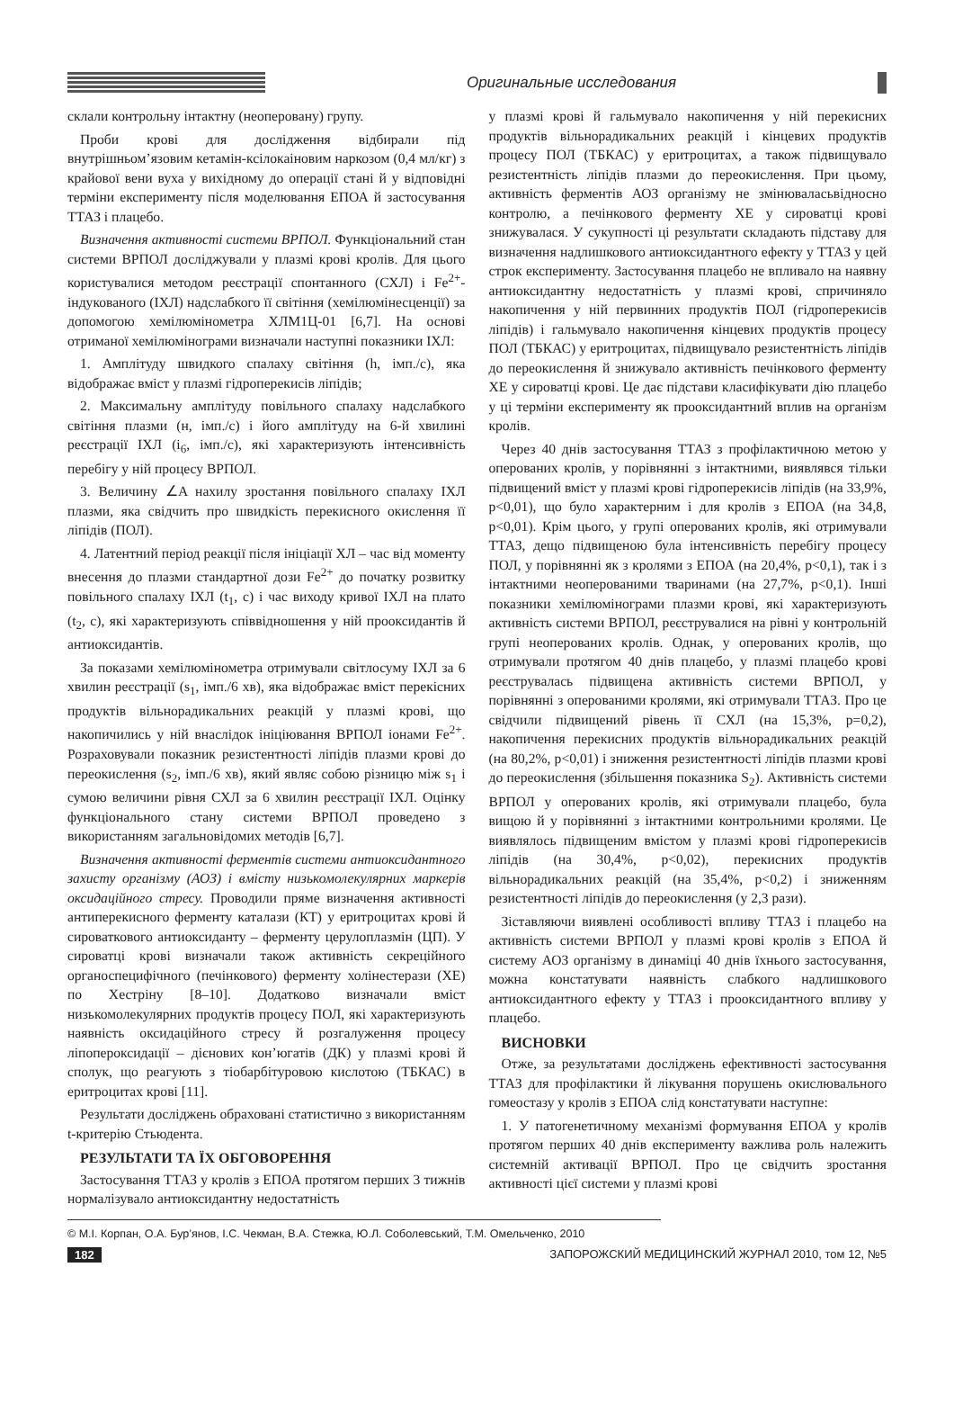Оригинальные исследования
склали контрольну інтактну (неоперовану) групу.
Проби крові для дослідження відбирали під внутрішньом’язовим кетамін-ксілокаіновим наркозом (0,4 мл/кг) з крайової вени вуха у вихідному до операції стані й у відповідні терміни експерименту після моделювання ЕПОА й застосування ТТАЗ і плацебо.
Визначення активності системи ВРПОЛ. Функціональний стан системи ВРПОЛ досліджували у плазмі крові кролів. Для цього користувалися методом реєстрації спонтанного (СХЛ) і Fe<sup>2+</sup>-індукованого (ІХЛ) надслабкого її світіння (хемілюмінесценції) за допомогою хемілюмінометра ХЛМ1Ц-01 [6,7]. На основі отриманої хемілюмінограми визначали наступні показники ІХЛ:
1. Амплітуду швидкого спалаху світіння (h, імп./с), яка відображає вміст у плазмі гідроперекисів ліпідів;
2. Максимальну амплітуду повільного спалаху надслабкого світіння плазми (н, імп./с) і його амплітуду на 6-й хвилині реєстрації ІХЛ (i<sub>6</sub>, імп./с), які характеризують інтенсивність перебігу у ній процесу ВРПОЛ.
3. Величину ∠A нахилу зростання повільного спалаху ІХЛ плазми, яка свідчить про швидкість перекисного окислення її ліпідів (ПОЛ).
4. Латентний період реакції після ініціації ХЛ – час від моменту внесення до плазми стандартної дози Fe<sup>2+</sup> до початку розвитку повільного спалаху ІХЛ (t<sub>1</sub>, с) і час виходу кривої ІХЛ на плато (t<sub>2</sub>, с), які характеризують співвідношення у ній прооксидантів й антиоксидантів.
За показами хемілюмінометра отримували світлосуму ІХЛ за 6 хвилин реєстрації (s<sub>1</sub>, імп./6 хв), яка відображає вміст перекісних продуктів вільнорадикальних реакцій у плазмі крові, що накопичились у ній внаслідок ініціювання ВРПОЛ іонами Fe<sup>2+</sup>. Розраховували показник резистентності ліпідів плазми крові до переокислення (s<sub>2</sub>, імп./6 хв), який являє собою різницю між s<sub>1</sub> і сумою величини рівня СХЛ за 6 хвилин реєстрації ІХЛ. Оцінку функціонального стану системи ВРПОЛ проведено з використанням загальновідомих методів [6,7].
Визначення активності ферментів системи антиоксидантного захисту організму (АОЗ) і вмісту низькомолекулярних маркерів оксидаційного стресу. Проводили пряме визначення активності антиперекисного ферменту каталази (КТ) у еритроцитах крові й сироваткового антиоксиданту – ферменту церулоплазмін (ЦП). У сироватці крові визначали також активність секреційного органоспецифічного (печінкового) ферменту холінестерази (ХЕ) по Хестріну [8–10]. Додатково визначали вміст низькомолекулярних продуктів процесу ПОЛ, які характеризують наявність оксидаційного стресу й розгалуження процесу ліпопероксидації – дієнових кон’югатів (ДК) у плазмі крові й сполук, що реагують з тіобарбітуровою кислотою (ТБКАС) в еритроцитах крові [11].
Результати досліджень обраховані статистично з використанням t-критерію Стьюдента.
РЕЗУЛЬТАТИ ТА ЇХ ОБГОВОРЕННЯ
Застосування ТТАЗ у кролів з ЕПОА протягом перших 3 тижнів нормалізувало антиоксидантну недостатність
у плазмі крові й гальмувало накопичення у ній перекисних продуктів вільнорадикальних реакцій і кінцевих продуктів процесу ПОЛ (ТБКАС) у еритроцитах, а також підвищувало резистентність ліпідів плазми до переокислення. При цьому, активність ферментів АОЗ організму не змінюваласьвідносно контролю, а печінкового ферменту ХЕ у сироватці крові знижувалася. У сукупності ці результати складають підставу для визначення надлишкового антиоксидантного ефекту у ТТАЗ у цей строк експерименту. Застосування плацебо не впливало на наявну антиоксидантну недостатність у плазмі крові, спричиняло накопичення у ній первинних продуктів ПОЛ (гідроперекисів ліпідів) і гальмувало накопичення кінцевих продуктів процесу ПОЛ (ТБКАС) у еритроцитах, підвищувало резистентність ліпідів до переокислення й знижувало активність печінкового ферменту ХЕ у сироватці крові. Це дає підстави класифікувати дію плацебо у ці терміни експерименту як прооксидантний вплив на організм кролів.
Через 40 днів застосування ТТАЗ з профілактичною метою у оперованих кролів, у порівнянні з інтактними, виявлявся тільки підвищений вміст у плазмі крові гідроперекисів ліпідів (на 33,9%, p<0,01), що було характерним і для кролів з ЕПОА (на 34,8, p<0,01). Крім цього, у групі оперованих кролів, які отримували ТТАЗ, дещо підвищеною була інтенсивність перебігу процесу ПОЛ, у порівнянні як з кролями з ЕПОА (на 20,4%, p<0,1), так і з інтактними неоперованими тваринами (на 27,7%, p<0,1). Інші показники хемілюмінограми плазми крові, які характеризують активність системи ВРПОЛ, реєструвалися на рівні у контрольній групі неоперованих кролів. Однак, у оперованих кролів, що отримували протягом 40 днів плацебо, у плазмі плацебо крові реєструвалась підвищена активність системи ВРПОЛ, у порівнянні з оперованими кролями, які отримували ТТАЗ. Про це свідчили підвищений рівень її СХЛ (на 15,3%, p=0,2), накопичення перекисних продуктів вільнорадикальних реакцій (на 80,2%, p<0,01) і зниження резистентності ліпідів плазми крові до переокислення (збільшення показника S<sub>2</sub>). Активність системи ВРПОЛ у оперованих кролів, які отримували плацебо, була вищою й у порівнянні з інтактними контрольними кролями. Це виявлялось підвищеним вмістом у плазмі крові гідроперекисів ліпідів (на 30,4%, p<0,02), перекисних продуктів вільнорадикальних реакцій (на 35,4%, p<0,2) і зниженням резистентності ліпідів до переокислення (у 2,3 рази).
Зіставляючи виявлені особливості впливу ТТАЗ і плацебо на активність системи ВРПОЛ у плазмі крові кролів з ЕПОА й систему АОЗ організму в динаміці 40 днів їхнього застосування, можна констатувати наявність слабкого надлишкового антиоксидантного ефекту у ТТАЗ і прооксидантного впливу у плацебо.
ВИСНОВКИ
Отже, за результатами досліджень ефективності застосування ТТАЗ для профілактики й лікування порушень окислювального гомеостазу у кролів з ЕПОА слід констатувати наступне:
1. У патогенетичному механізмі формування ЕПОА у кролів протягом перших 40 днів експерименту важлива роль належить системній активації ВРПОЛ. Про це свідчить зростання активності цієї системи у плазмі крові
© М.І. Корпан, О.А. Бур’янов, І.С. Чекман, В.А. Стежка, Ю.Л. Соболевський, Т.М. Омельченко, 2010
182 ЗАПОРОЖСКИЙ МЕДИЦИНСКИЙ ЖУРНАЛ 2010, том 12, №5